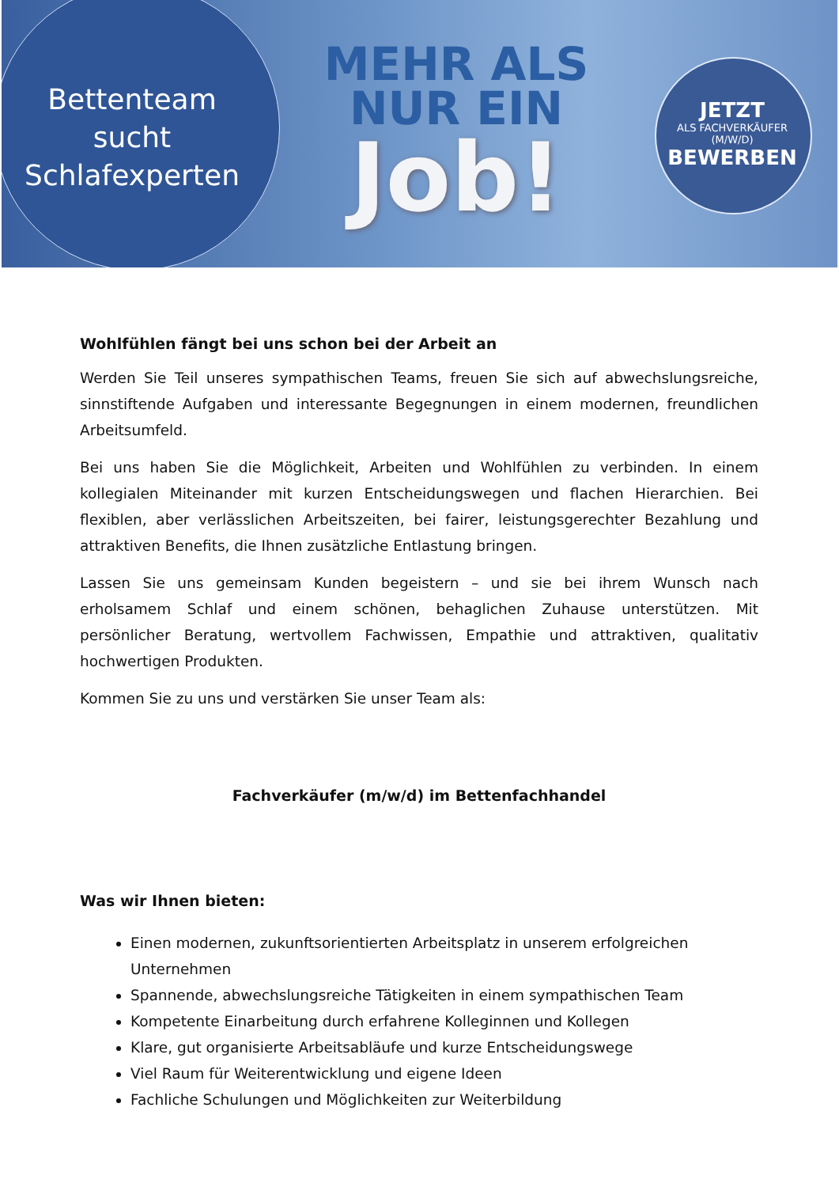Bettenteam
sucht
Schlafexperten
MEHR ALS
NUR EIN
Job!
JETZT
ALS FACHVERKÄUFER
(M/W/D)
BEWERBEN
Wohlfühlen fängt bei uns schon bei der Arbeit an
Werden Sie Teil unseres sympathischen Teams, freuen Sie sich auf abwechslungsreiche, sinnstiftende Aufgaben und interessante Begegnungen in einem modernen, freundlichen Arbeitsumfeld.
Bei uns haben Sie die Möglichkeit, Arbeiten und Wohlfühlen zu verbinden. In einem kollegialen Miteinander mit kurzen Entscheidungswegen und flachen Hierarchien. Bei flexiblen, aber verlässlichen Arbeitszeiten, bei fairer, leistungsgerechter Bezahlung und attraktiven Benefits, die Ihnen zusätzliche Entlastung bringen.
Lassen Sie uns gemeinsam Kunden begeistern – und sie bei ihrem Wunsch nach erholsamem Schlaf und einem schönen, behaglichen Zuhause unterstützen. Mit persönlicher Beratung, wertvollem Fachwissen, Empathie und attraktiven, qualitativ hochwertigen Produkten.
Kommen Sie zu uns und verstärken Sie unser Team als:
Fachverkäufer (m/w/d) im Bettenfachhandel
Was wir Ihnen bieten:
Einen modernen, zukunftsorientierten Arbeitsplatz in unserem erfolgreichen Unternehmen
Spannende, abwechslungsreiche Tätigkeiten in einem sympathischen Team
Kompetente Einarbeitung durch erfahrene Kolleginnen und Kollegen
Klare, gut organisierte Arbeitsabläufe und kurze Entscheidungswege
Viel Raum für Weiterentwicklung und eigene Ideen
Fachliche Schulungen und Möglichkeiten zur Weiterbildung